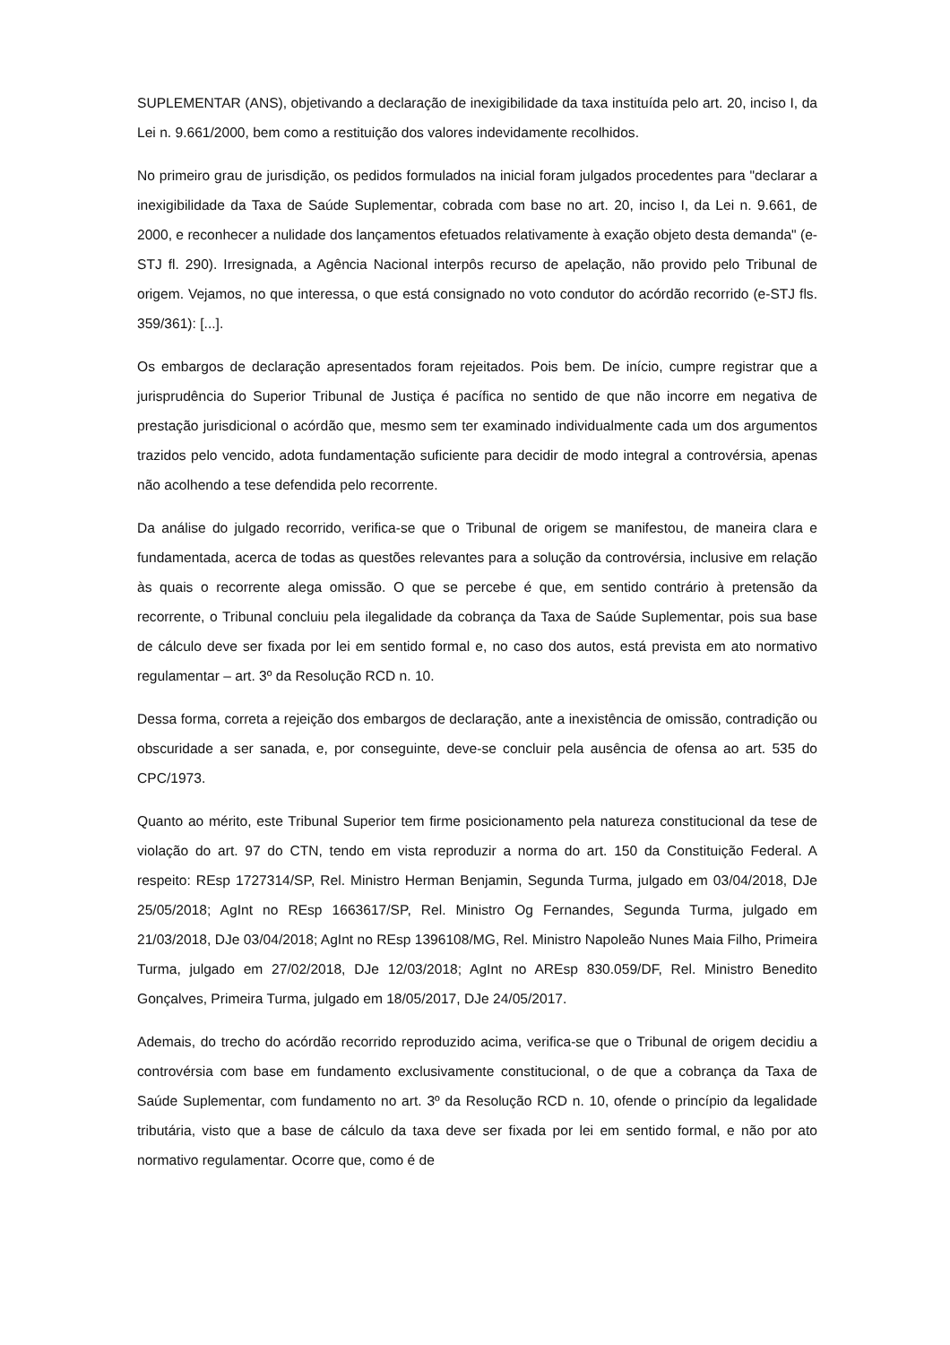SUPLEMENTAR (ANS), objetivando a declaração de inexigibilidade da taxa instituída pelo art. 20, inciso I, da Lei n. 9.661/2000, bem como a restituição dos valores indevidamente recolhidos.
No primeiro grau de jurisdição, os pedidos formulados na inicial foram julgados procedentes para "declarar a inexigibilidade da Taxa de Saúde Suplementar, cobrada com base no art. 20, inciso I, da Lei n. 9.661, de 2000, e reconhecer a nulidade dos lançamentos efetuados relativamente à exação objeto desta demanda" (e-STJ fl. 290). Irresignada, a Agência Nacional interpôs recurso de apelação, não provido pelo Tribunal de origem. Vejamos, no que interessa, o que está consignado no voto condutor do acórdão recorrido (e-STJ fls. 359/361): [...].
Os embargos de declaração apresentados foram rejeitados. Pois bem. De início, cumpre registrar que a jurisprudência do Superior Tribunal de Justiça é pacífica no sentido de que não incorre em negativa de prestação jurisdicional o acórdão que, mesmo sem ter examinado individualmente cada um dos argumentos trazidos pelo vencido, adota fundamentação suficiente para decidir de modo integral a controvérsia, apenas não acolhendo a tese defendida pelo recorrente.
Da análise do julgado recorrido, verifica-se que o Tribunal de origem se manifestou, de maneira clara e fundamentada, acerca de todas as questões relevantes para a solução da controvérsia, inclusive em relação às quais o recorrente alega omissão. O que se percebe é que, em sentido contrário à pretensão da recorrente, o Tribunal concluiu pela ilegalidade da cobrança da Taxa de Saúde Suplementar, pois sua base de cálculo deve ser fixada por lei em sentido formal e, no caso dos autos, está prevista em ato normativo regulamentar – art. 3º da Resolução RCD n. 10.
Dessa forma, correta a rejeição dos embargos de declaração, ante a inexistência de omissão, contradição ou obscuridade a ser sanada, e, por conseguinte, deve-se concluir pela ausência de ofensa ao art. 535 do CPC/1973.
Quanto ao mérito, este Tribunal Superior tem firme posicionamento pela natureza constitucional da tese de violação do art. 97 do CTN, tendo em vista reproduzir a norma do art. 150 da Constituição Federal. A respeito: REsp 1727314/SP, Rel. Ministro Herman Benjamin, Segunda Turma, julgado em 03/04/2018, DJe 25/05/2018; AgInt no REsp 1663617/SP, Rel. Ministro Og Fernandes, Segunda Turma, julgado em 21/03/2018, DJe 03/04/2018; AgInt no REsp 1396108/MG, Rel. Ministro Napoleão Nunes Maia Filho, Primeira Turma, julgado em 27/02/2018, DJe 12/03/2018; AgInt no AREsp 830.059/DF, Rel. Ministro Benedito Gonçalves, Primeira Turma, julgado em 18/05/2017, DJe 24/05/2017.
Ademais, do trecho do acórdão recorrido reproduzido acima, verifica-se que o Tribunal de origem decidiu a controvérsia com base em fundamento exclusivamente constitucional, o de que a cobrança da Taxa de Saúde Suplementar, com fundamento no art. 3º da Resolução RCD n. 10, ofende o princípio da legalidade tributária, visto que a base de cálculo da taxa deve ser fixada por lei em sentido formal, e não por ato normativo regulamentar. Ocorre que, como é de